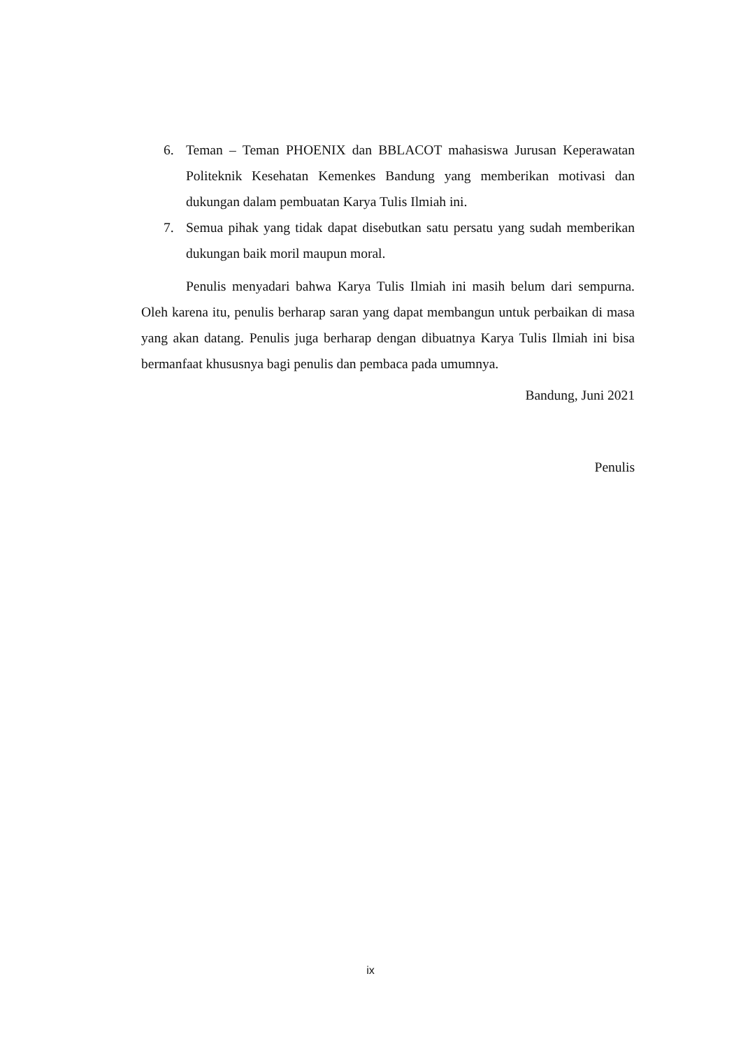6. Teman – Teman PHOENIX dan BBLACOT mahasiswa Jurusan Keperawatan Politeknik Kesehatan Kemenkes Bandung yang memberikan motivasi dan dukungan dalam pembuatan Karya Tulis Ilmiah ini.
7. Semua pihak yang tidak dapat disebutkan satu persatu yang sudah memberikan dukungan baik moril maupun moral.
Penulis menyadari bahwa Karya Tulis Ilmiah ini masih belum dari sempurna. Oleh karena itu, penulis berharap saran yang dapat membangun untuk perbaikan di masa yang akan datang. Penulis juga berharap dengan dibuatnya Karya Tulis Ilmiah ini bisa bermanfaat khususnya bagi penulis dan pembaca pada umumnya.
Bandung, Juni 2021
Penulis
ix